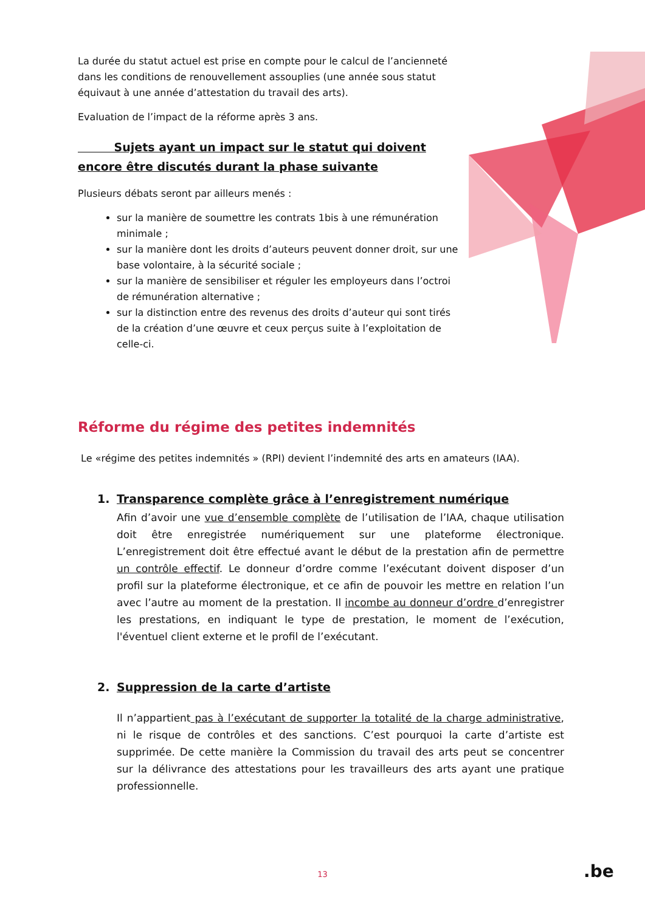La durée du statut actuel est prise en compte pour le calcul de l’ancienneté dans les conditions de renouvellement assouplies (une année sous statut équivaut à une année d’attestation du travail des arts).
Evaluation de l’impact de la réforme après 3 ans.
Sujets ayant un impact sur le statut qui doivent encore être discutés durant la phase suivante
Plusieurs débats seront par ailleurs menés :
sur la manière de soumettre les contrats 1bis à une rémunération minimale ;
sur la manière dont les droits d’auteurs peuvent donner droit, sur une base volontaire, à la sécurité sociale ;
sur la manière de sensibiliser et réguler les employeurs dans l’octroi de rémunération alternative ;
sur la distinction entre des revenus des droits d’auteur qui sont tirés de la création d’une œuvre et ceux perçus suite à l’exploitation de celle-ci.
Réforme du régime des petites indemnités
Le «régime des petites indemnités » (RPI) devient l’indemnité des arts en amateurs (IAA).
1. Transparence complète grâce à l’enregistrement numérique
Afin d’avoir une vue d’ensemble complète de l’utilisation de l’IAA, chaque utilisation doit être enregistrée numériquement sur une plateforme électronique. L’enregistrement doit être effectué avant le début de la prestation afin de permettre un contrôle effectif. Le donneur d’ordre comme l’exécutant doivent disposer d’un profil sur la plateforme électronique, et ce afin de pouvoir les mettre en relation l’un avec l’autre au moment de la prestation. Il incombe au donneur d’ordre d’enregistrer les prestations, en indiquant le type de prestation, le moment de l’exécution, l'éventuel client externe et le profil de l’exécutant.
2. Suppression de la carte d’artiste
Il n’appartient pas à l’exécutant de supporter la totalité de la charge administrative, ni le risque de contrôles et des sanctions. C’est pourquoi la carte d’artiste est supprimée. De cette manière la Commission du travail des arts peut se concentrer sur la délivrance des attestations pour les travailleurs des arts ayant une pratique professionnelle.
13 .be